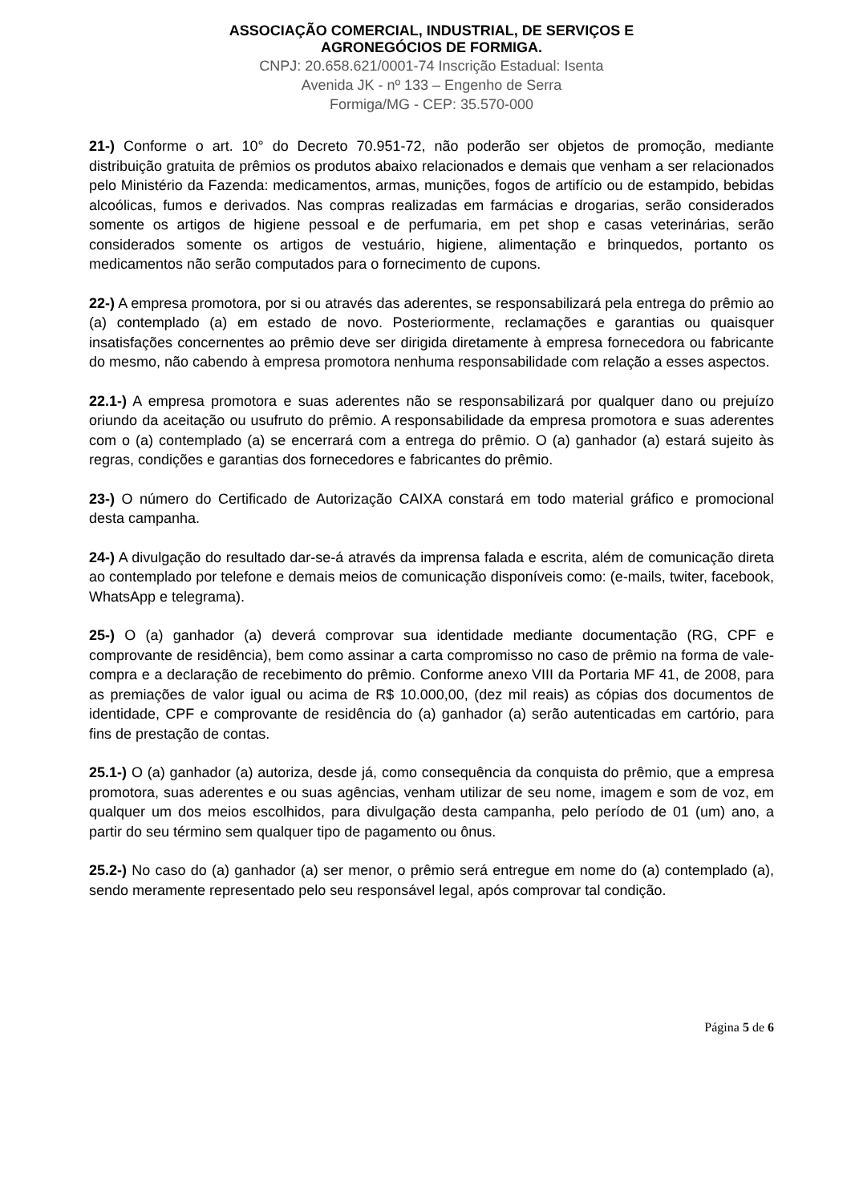ASSOCIAÇÃO COMERCIAL, INDUSTRIAL, DE SERVIÇOS E
AGRONEGÓCIOS DE FORMIGA.
CNPJ: 20.658.621/0001-74 Inscrição Estadual: Isenta
Avenida JK - nº 133 – Engenho de Serra
Formiga/MG - CEP: 35.570-000
21-) Conforme o art. 10° do Decreto 70.951-72, não poderão ser objetos de promoção, mediante distribuição gratuita de prêmios os produtos abaixo relacionados e demais que venham a ser relacionados pelo Ministério da Fazenda: medicamentos, armas, munições, fogos de artifício ou de estampido, bebidas alcoólicas, fumos e derivados. Nas compras realizadas em farmácias e drogarias, serão considerados somente os artigos de higiene pessoal e de perfumaria, em pet shop e casas veterinárias, serão considerados somente os artigos de vestuário, higiene, alimentação e brinquedos, portanto os medicamentos não serão computados para o fornecimento de cupons.
22-) A empresa promotora, por si ou através das aderentes, se responsabilizará pela entrega do prêmio ao (a) contemplado (a) em estado de novo. Posteriormente, reclamações e garantias ou quaisquer insatisfações concernentes ao prêmio deve ser dirigida diretamente à empresa fornecedora ou fabricante do mesmo, não cabendo à empresa promotora nenhuma responsabilidade com relação a esses aspectos.
22.1-) A empresa promotora e suas aderentes não se responsabilizará por qualquer dano ou prejuízo oriundo da aceitação ou usufruto do prêmio. A responsabilidade da empresa promotora e suas aderentes com o (a) contemplado (a) se encerrará com a entrega do prêmio. O (a) ganhador (a) estará sujeito às regras, condições e garantias dos fornecedores e fabricantes do prêmio.
23-) O número do Certificado de Autorização CAIXA constará em todo material gráfico e promocional desta campanha.
24-) A divulgação do resultado dar-se-á através da imprensa falada e escrita, além de comunicação direta ao contemplado por telefone e demais meios de comunicação disponíveis como: (e-mails, twiter, facebook, WhatsApp e telegrama).
25-) O (a) ganhador (a) deverá comprovar sua identidade mediante documentação (RG, CPF e comprovante de residência), bem como assinar a carta compromisso no caso de prêmio na forma de vale-compra e a declaração de recebimento do prêmio. Conforme anexo VIII da Portaria MF 41, de 2008, para as premiações de valor igual ou acima de R$ 10.000,00, (dez mil reais) as cópias dos documentos de identidade, CPF e comprovante de residência do (a) ganhador (a) serão autenticadas em cartório, para fins de prestação de contas.
25.1-) O (a) ganhador (a) autoriza, desde já, como consequência da conquista do prêmio, que a empresa promotora, suas aderentes e ou suas agências, venham utilizar de seu nome, imagem e som de voz, em qualquer um dos meios escolhidos, para divulgação desta campanha, pelo período de 01 (um) ano, a partir do seu término sem qualquer tipo de pagamento ou ônus.
25.2-) No caso do (a) ganhador (a) ser menor, o prêmio será entregue em nome do (a) contemplado (a), sendo meramente representado pelo seu responsável legal, após comprovar tal condição.
Página 5 de 6